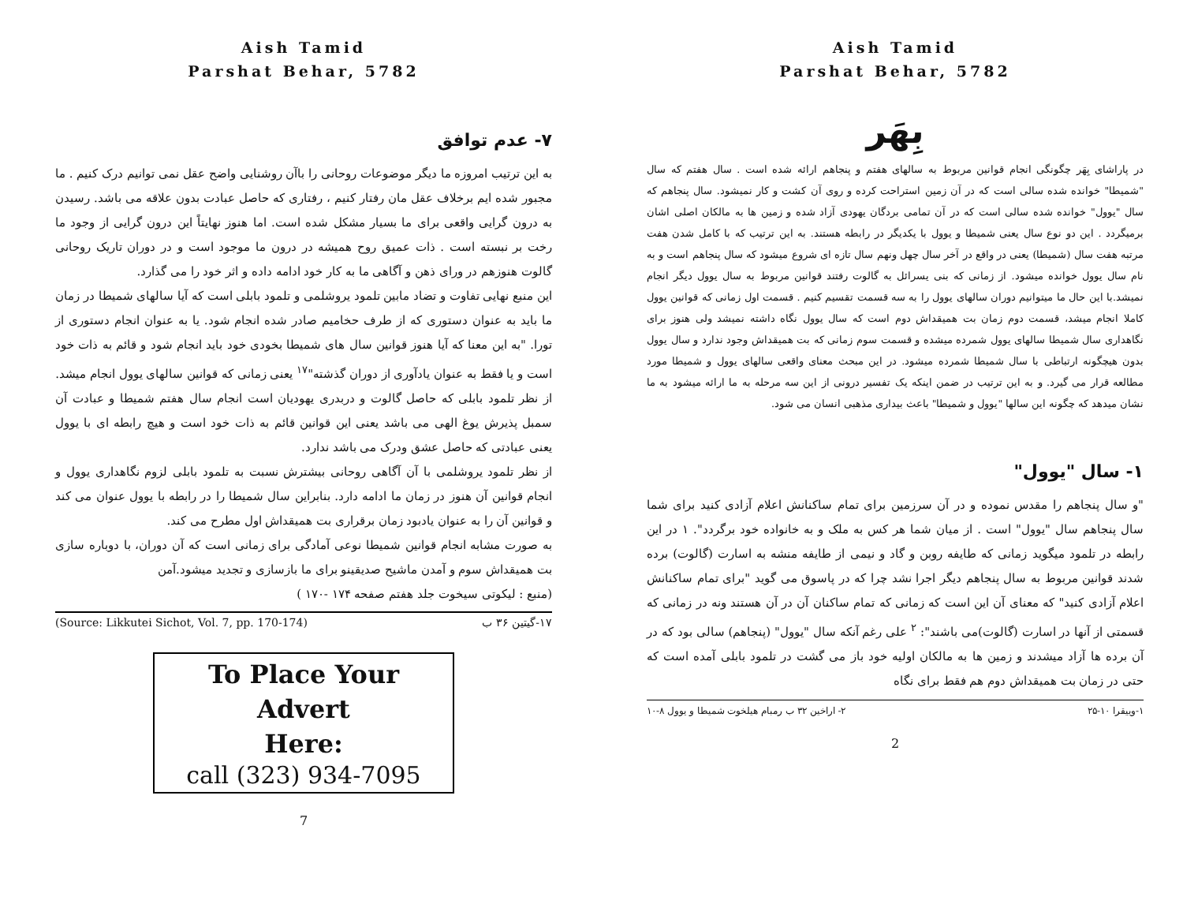Aish Tamid
Parshat Behar, 5782
۷- عدم توافق
به این ترتیب امروزه ما دیگر موضوعات روحانی را باآن روشنایی واضح عقل نمی توانیم درک کنیم . ما مجبور شده ایم برخلاف عقل مان رفتار کنیم ، رفتاری که حاصل عبادت بدون علاقه می باشد. رسیدن به درون گرایی واقعی برای ما بسیار مشکل شده است. اما هنوز نهایتاً این درون گرایی از وجود ما رخت بر نبسته است . ذات عمیق روح همیشه در درون ما موجود است و در دوران تاریک روحانی گالوت هنوزهم در ورای ذهن و آگاهی ما به کار خود ادامه داده و اثر خود را می گذارد.
این منبع نهایی تفاوت و تضاد مابین تلمود یروشلمی و تلمود بابلی است که آیا سالهای شمیطا در زمان ما باید به عنوان دستوری که از طرف حخامیم صادر شده انجام شود. یا به عنوان انجام دستوری از تورا. "به این معنا که آیا هنوز قوانین سال های شمیطا بخودی خود باید انجام شود و قائم به ذات خود است و یا فقط به عنوان یادآوری از دوران گذشته"<sup>۱۷</sup> یعنی زمانی که قوانین سالهای یوول انجام میشد.
از نظر تلمود بابلی که حاصل گالوت و دربدری یهودیان است انجام سال هفتم شمیطا و عبادت آن سمبل پذیرش یوغ الهی می باشد یعنی این قوانین قائم به ذات خود است و هیچ رابطه ای با یوول یعنی عبادتی که حاصل عشق ودرک می باشد ندارد.
از نظر تلمود یروشلمی با آن آگاهی روحانی بیشترش نسبت به تلمود بابلی لزوم نگاهداری یوول و انجام قوانین آن هنوز در زمان ما ادامه دارد. بنابراین سال شمیطا را در رابطه با یوول عنوان می کند و قوانین آن را به عنوان یادبود زمان برقراری بت همیقداش اول مطرح می کند.
به صورت مشابه انجام قوانین شمیطا نوعی آمادگی برای زمانی است که آن دوران، با دوباره سازی بت همیقداش سوم و آمدن ماشیح صدیقینو برای ما بازسازی و تجدید میشود.آمن
(منبع : لیکوتی سیخوت جلد هفتم صفحه ۱۷۴ -۱۷۰ )
(Source: Likkutei Sichot, Vol. 7, pp. 170-174) ۱۷-گیتین ۳۶ ب
To Place Your Advert
Here:
call (323) 934-7095
7
Aish Tamid
Parshat Behar, 5782
بِهَر
در پاراشای بِهَر چگونگی انجام قوانین مربوط به سالهای هفتم و پنجاهم ارائه شده است . سال هفتم که سال "شمیطا" خوانده شده سالی است که در آن زمین استراحت کرده و روی آن کشت و کار نمیشود. سال پنجاهم که سال "یوول" خوانده شده سالی است که در آن تمامی بردگان یهودی آزاد شده و زمین ها به مالکان اصلی اشان برمیگردد . این دو نوع سال یعنی شمیطا و یوول با یکدیگر در رابطه هستند. به این ترتیب که با کامل شدن هفت مرتبه هفت سال (شمیطا) یعنی در واقع در آخر سال چهل ونهم سال تازه ای شروع میشود که سال پنجاهم است و به نام سال یوول خوانده میشود. از زمانی که بنی یسرائل به گالوت رفتند قوانین مربوط به سال یوول دیگر انجام نمیشد.با این حال ما میتوانیم دوران سالهای یوول را به سه قسمت تقسیم کنیم . قسمت اول زمانی که قوانین یوول کاملا انجام میشد، قسمت دوم زمان بت همیقداش دوم است که سال یوول نگاه داشته نمیشد ولی هنوز برای نگاهداری سال شمیطا سالهای یوول شمرده میشده و قسمت سوم زمانی که بت همیقداش وجود ندارد و سال یوول بدون هیچگونه ارتباطی با سال شمیطا شمرده میشود. در این مبحث معنای واقعی سالهای یوول و شمیطا مورد مطالعه قرار می گیرد. و به این ترتیب در ضمن اینکه یک تفسیر درونی از این سه مرحله به ما ارائه میشود به ما نشان میدهد که چگونه این سالها "یوول و شمیطا" باعث بیداری مذهبی انسان می شود.
۱- سال "یوول"
"و سال پنجاهم را مقدس نموده و در آن سرزمین برای تمام ساکنانش اعلام آزادی کنید برای شما سال پنجاهم سال "یوول" است . از میان شما هر کس به ملک و به خانواده خود برگردد". ۱ در این رابطه در تلمود میگوید زمانی که طایفه روبن و گاد و نیمی از طایفه منشه به اسارت (گالوت) برده شدند قوانین مربوط به سال پنجاهم دیگر اجرا نشد چرا که در پاسوق می گوید "برای تمام ساکنانش اعلام آزادی کنید" که معنای آن این است که زمانی که تمام ساکنان آن در آن هستند ونه در زمانی که قسمتی از آنها در اسارت (گالوت)می باشند": <sup>۲</sup> علی رغم آنکه سال "یوول" (پنجاهم) سالی بود که در آن برده ها آزاد میشدند و زمین ها به مالکان اولیه خود باز می گشت در تلمود بابلی آمده است که حتی در زمان بت همیقداش دوم هم فقط برای نگاه
۱-وییقرا ۱۰-۲۵ ۲- اراخین ۳۲ ب رمبام هیلخوت شمیطا و یوول ۸-۱۰
2